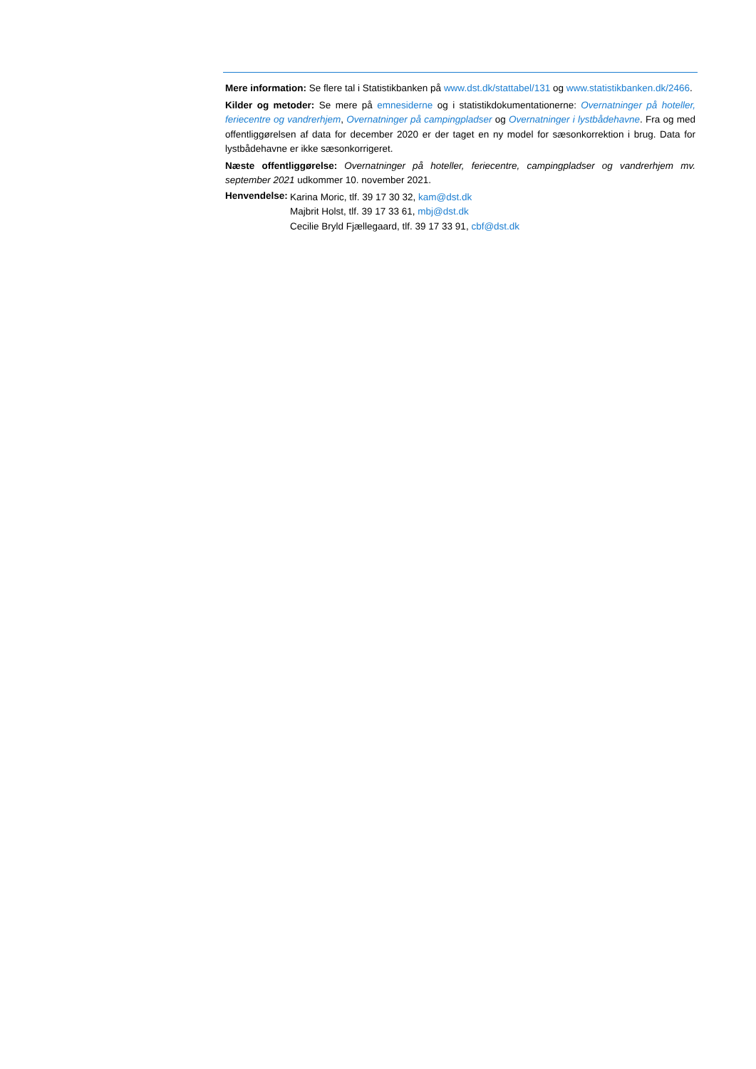Mere information: Se flere tal i Statistikbanken på www.dst.dk/stattabel/131 og www.statistikbanken.dk/2466.
Kilder og metoder: Se mere på emnesiderne og i statistikdokumentationerne: Overnatninger på hoteller, feriecentre og vandrerhjem, Overnatninger på campingpladser og Overnatninger i lystbådehavne. Fra og med offentliggørelsen af data for december 2020 er der taget en ny model for sæsonkorrektion i brug. Data for lystbådehavne er ikke sæsonkorrigeret.
Næste offentliggørelse: Overnatninger på hoteller, feriecentre, campingpladser og vandrerhjem mv. september 2021 udkommer 10. november 2021.
Henvendelse:
Karina Moric, tlf. 39 17 30 32, kam@dst.dk
Majbrit Holst, tlf. 39 17 33 61, mbj@dst.dk
Cecilie Bryld Fjællegaard, tlf. 39 17 33 91, cbf@dst.dk